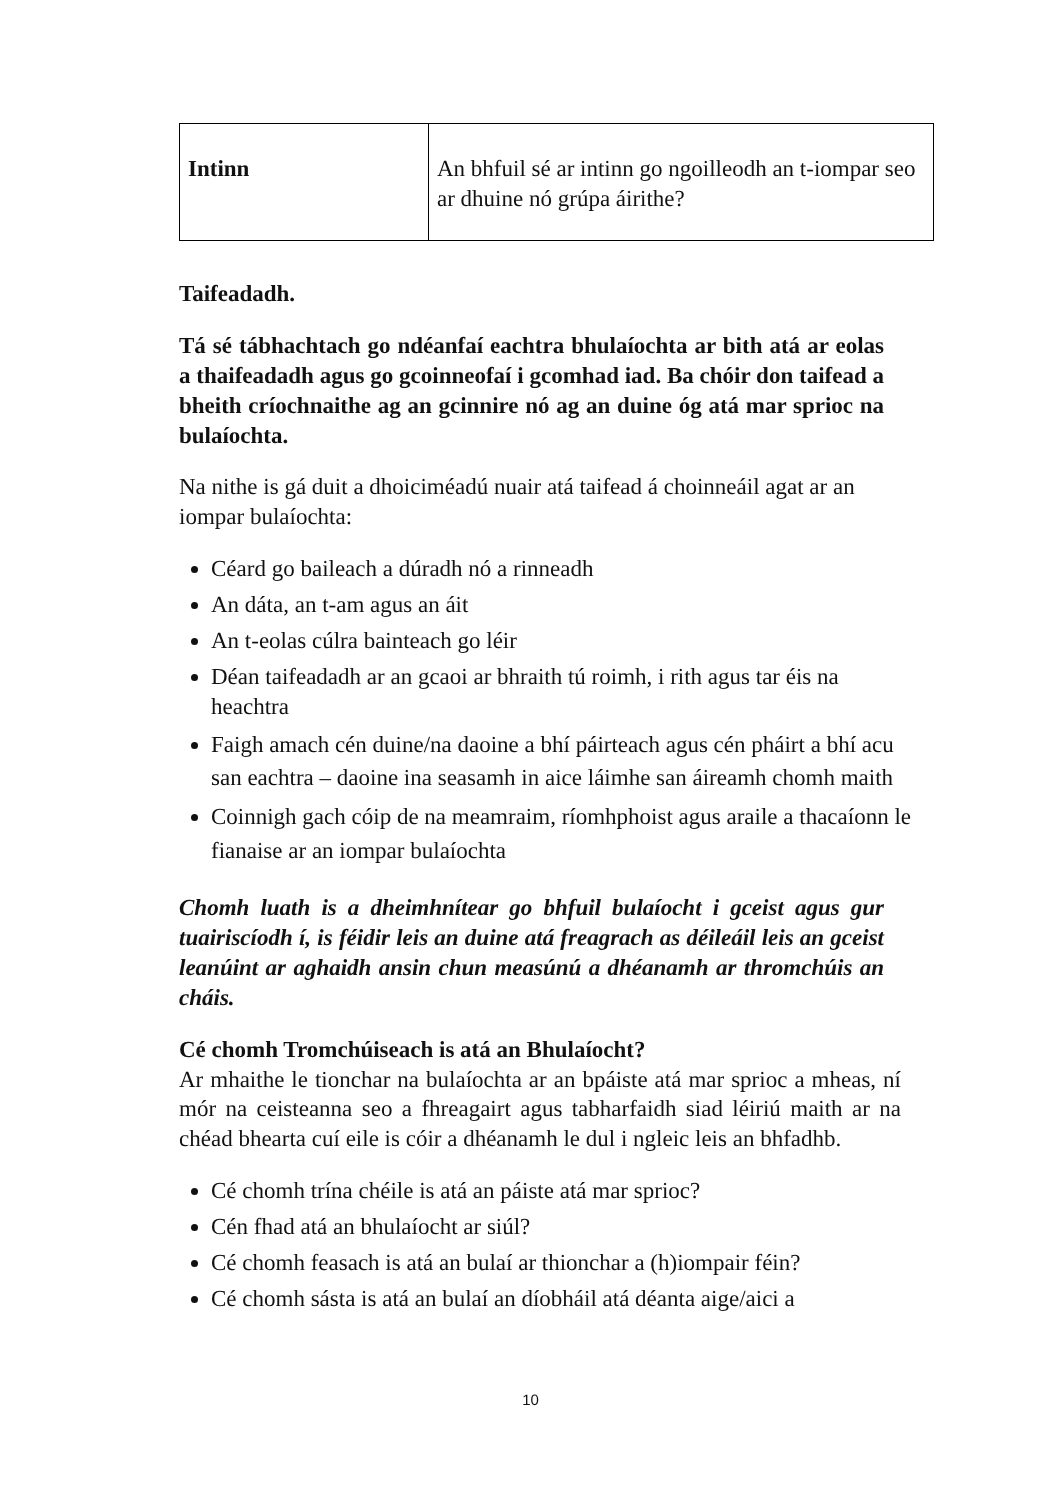| Intinn | An bhfuil sé ar intinn go ngoilleodh an t-iompar seo ar dhuine nó grúpa áirithe? |
Taifeadadh.
Tá sé tábhachtach go ndéanfaí eachtra bhulaíochta ar bith atá ar eolas a thaifeadadh agus go gcoinneofaí i gcomhad iad. Ba chóir don taifead a bheith críochnaithe ag an gcinnire nó ag an duine óg atá mar sprioc na bulaíochta.
Na nithe is gá duit a dhoiciméadú nuair atá taifead á choinneáil agat ar an iompar bulaíochta:
Céard go baileach a dúradh nó a rinneadh
An dáta, an t-am agus an áit
An t-eolas cúlra bainteach go léir
Déan taifeadadh ar an gcaoi ar bhraith tú roimh, i rith agus tar éis na heachtra
Faigh amach cén duine/na daoine a bhí páirteach agus cén pháirt a bhí acu san eachtra – daoine ina seasamh in aice láimhe san áireamh chomh maith
Coinnigh gach cóip de na meamraim, ríomhphoist agus araile a thacaíonn le fianaise ar an iompar bulaíochta
Chomh luath is a dheimhnítear go bhfuil bulaíocht i gceist agus gur tuairiscíodh í, is féidir leis an duine atá freagrach as déileáil leis an gceist leanúint ar aghaidh ansin chun measúnú a dhéanamh ar thromchúis an cháis.
Cé chomh Tromchúiseach is atá an Bhulaíocht?
Ar mhaithe le tionchar na bulaíochta ar an bpáiste atá mar sprioc a mheas, ní mór na ceisteanna seo a fhreagairt agus tabharfaidh siad léiriú maith ar na chéad bhearta cuí eile is cóir a dhéanamh le dul i ngleic leis an bhfadhb.
Cé chomh trína chéile is atá an páiste atá mar sprioc?
Cén fhad atá an bhulaíocht ar siúl?
Cé chomh feasach is atá an bulaí ar thionchar a (h)iompair féin?
Cé chomh sásta is atá an bulaí an díobháil atá déanta aige/aici a
10